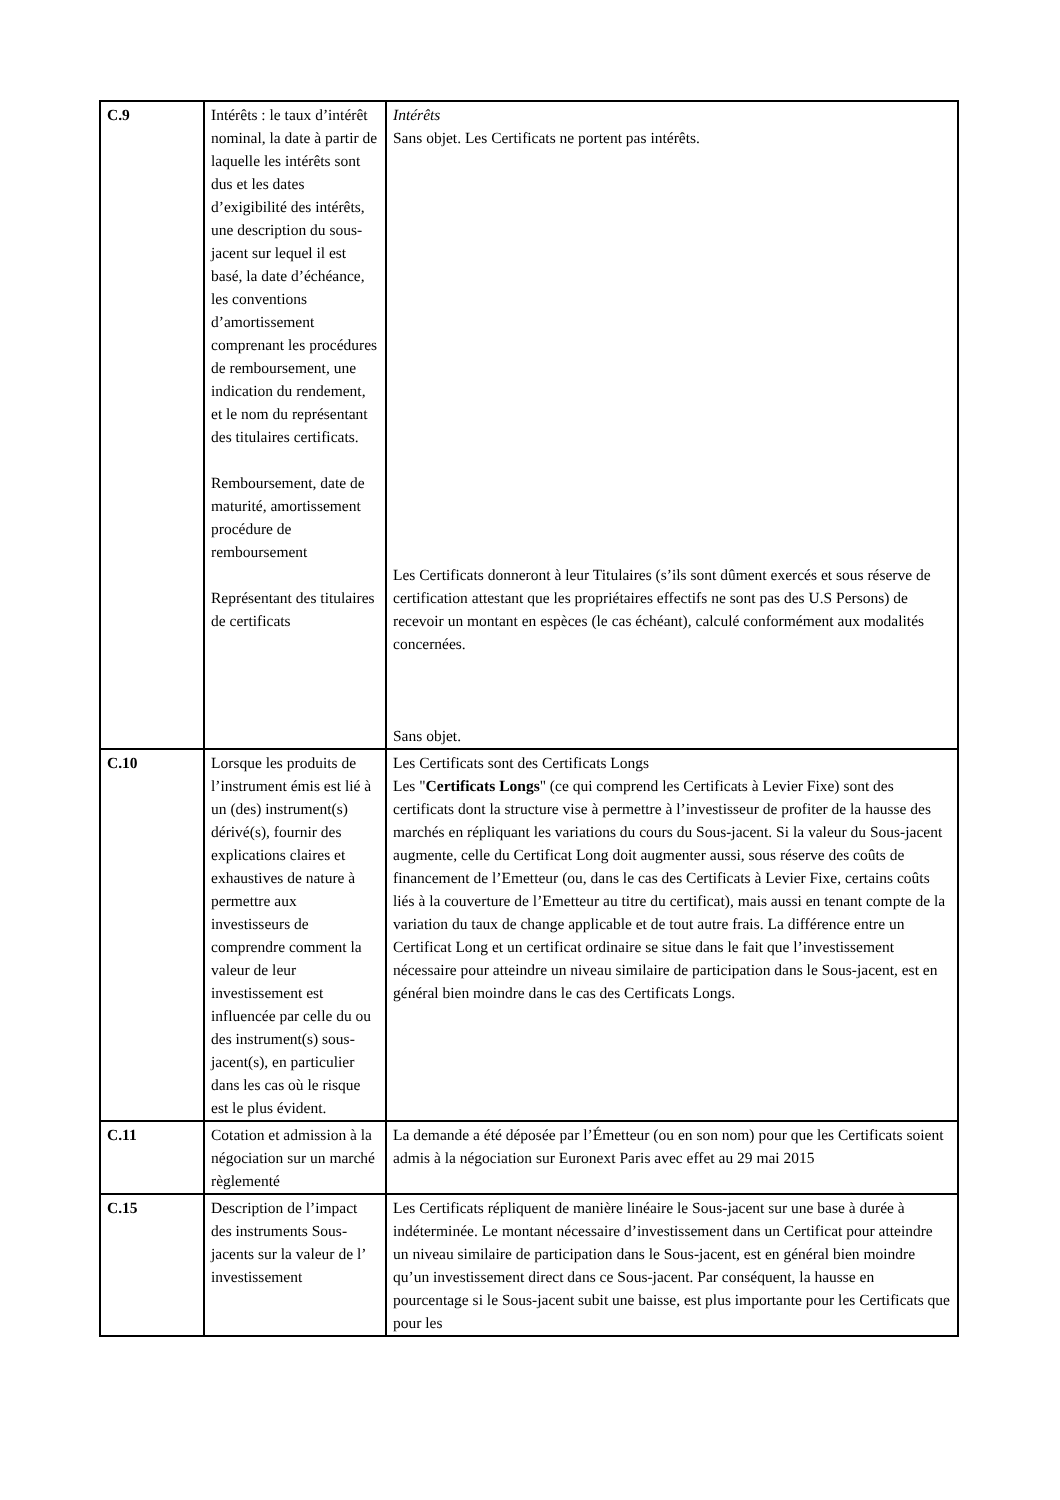| C.9 | Intérêts : le taux d’intérêt nominal, la date à partir de laquelle les intérêts sont dus et les dates d’exigibilité des intérêts, une description du sous-jacent sur lequel il est basé, la date d’échéance, les conventions d’amortissement comprenant les procédures de remboursement, une indication du rendement, et le nom du représentant des titulaires certificats. Remboursement, date de maturité, amortissement procédure de remboursement Représentant des titulaires de certificats | Intérêts Sans objet. Les Certificats ne portent pas intérêts. Les Certificats donneront à leur Titulaires (s’ils sont dûment exercés et sous réserve de certification attestant que les propriétaires effectifs ne sont pas des U.S Persons) de recevoir un montant en espèces (le cas échéant), calculé conformément aux modalités concernées. Sans objet. |
| C.10 | Lorsque les produits de l’instrument émis est lié à un (des) instrument(s) dérivé(s), fournir des explications claires et exhaustives de nature à permettre aux investisseurs de comprendre comment la valeur de leur investissement est influencée par celle du ou des instrument(s) sous-jacent(s), en particulier dans les cas où le risque est le plus évident. | Les Certificats sont des Certificats Longs Les " Certificats Longs " (ce qui comprend les Certificats à Levier Fixe) sont des certificats dont la structure vise à permettre à l’investisseur de profiter de la hausse des marchés en répliquant les variations du cours du Sous-jacent. Si la valeur du Sous-jacent augmente, celle du Certificat Long doit augmenter aussi, sous réserve des coûts de financement de l’Emetteur (ou, dans le cas des Certificats à Levier Fixe, certains coûts liés à la couverture de l’Emetteur au titre du certificat), mais aussi en tenant compte de la variation du taux de change applicable et de tout autre frais. La différence entre un Certificat Long et un certificat ordinaire se situe dans le fait que l’investissement nécessaire pour atteindre un niveau similaire de participation dans le Sous-jacent, est en général bien moindre dans le cas des Certificats Longs. |
| C.11 | Cotation et admission à la négociation sur un marché règlementé | La demande a été déposée par l’Émetteur (ou en son nom) pour que les Certificats soient admis à la négociation sur Euronext Paris avec effet au 29 mai 2015 |
| C.15 | Description de l’impact des instruments Sous-jacents sur la valeur de l’ investissement | Les Certificats répliquent de manière linéaire le Sous-jacent sur une base à durée à indéterminée. Le montant nécessaire d’investissement dans un Certificat pour atteindre un niveau similaire de participation dans le Sous-jacent, est en général bien moindre qu’un investissement direct dans ce Sous-jacent. Par conséquent, la hausse en pourcentage si le Sous-jacent subit une baisse, est plus importante pour les Certificats que pour les |